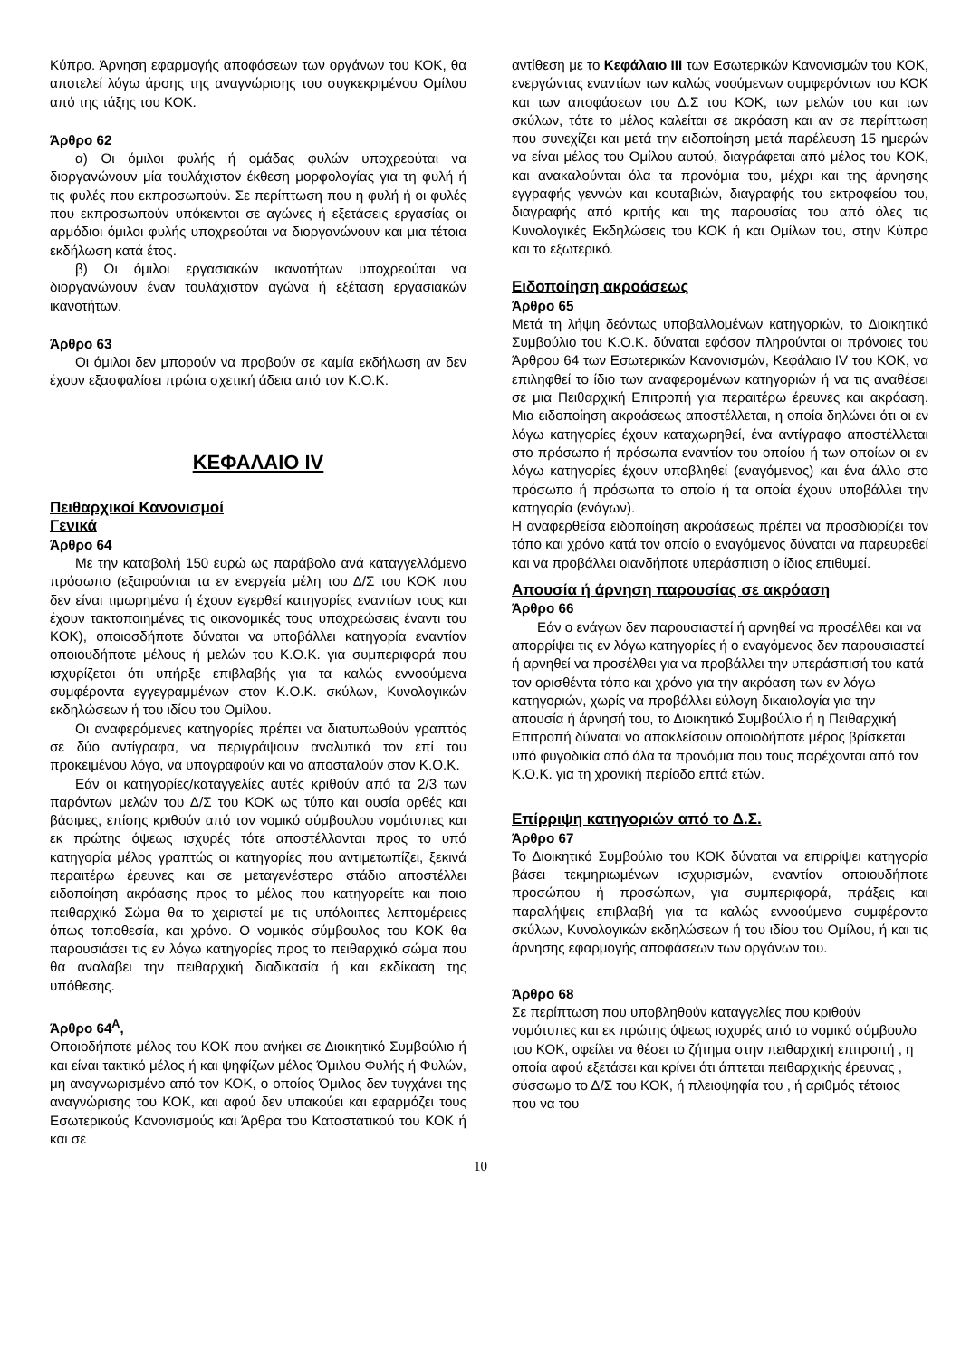Κύπρο. Άρνηση εφαρμογής αποφάσεων των οργάνων του ΚΟΚ, θα αποτελεί λόγω άρσης της αναγνώρισης του συγκεκριμένου Ομίλου από της τάξης του ΚΟΚ.
Άρθρο 62
α) Οι όμιλοι φυλής ή ομάδας φυλών υποχρεούται να διοργανώνουν μία τουλάχιστον έκθεση μορφολογίας για τη φυλή ή τις φυλές που εκπροσωπούν. Σε περίπτωση που η φυλή ή οι φυλές που εκπροσωπούν υπόκεινται σε αγώνες ή εξετάσεις εργασίας οι αρμόδιοι όμιλοι φυλής υποχρεούται να διοργανώνουν και μια τέτοια εκδήλωση κατά έτος.
β) Οι όμιλοι εργασιακών ικανοτήτων υποχρεούται να διοργανώνουν έναν τουλάχιστον αγώνα ή εξέταση εργασιακών ικανοτήτων.
Άρθρο 63
Οι όμιλοι δεν μπορούν να προβούν σε καμία εκδήλωση αν δεν έχουν εξασφαλίσει πρώτα σχετική άδεια από τον Κ.Ο.Κ.
ΚΕΦΑΛΑΙΟ IV
Πειθαρχικοί Κανονισμοί
Γενικά
Άρθρο 64
Με την καταβολή 150 ευρώ ως παράβολο ανά καταγγελλόμενο πρόσωπο (εξαιρούνται τα εν ενεργεία μέλη του Δ/Σ του ΚΟΚ που δεν είναι τιμωρημένα ή έχουν εγερθεί κατηγορίες εναντίων τους και έχουν τακτοποιημένες τις οικονομικές τους υποχρεώσεις έναντι του ΚΟΚ), οποιοσδήποτε δύναται να υποβάλλει κατηγορία εναντίον οποιουδήποτε μέλους ή μελών του Κ.Ο.Κ. για συμπεριφορά που ισχυρίζεται ότι υπήρξε επιβλαβής για τα καλώς εννοούμενα συμφέροντα εγγεγραμμένων στον Κ.Ο.Κ. σκύλων, Κυνολογικών εκδηλώσεων ή του ιδίου του Ομίλου.
Οι αναφερόμενες κατηγορίες πρέπει να διατυπωθούν γραπτός σε δύο αντίγραφα, να περιγράψουν αναλυτικά τον επί του προκειμένου λόγο, να υπογραφούν και να αποσταλούν στον Κ.Ο.Κ.
Εάν οι κατηγορίες/καταγγελίες αυτές κριθούν από τα 2/3 των παρόντων μελών του Δ/Σ του ΚΟΚ ως τύπο και ουσία ορθές και βάσιμες, επίσης κριθούν από τον νομικό σύμβουλου νομότυπες και εκ πρώτης όψεως ισχυρές τότε αποστέλλονται προς το υπό κατηγορία μέλος γραπτώς οι κατηγορίες που αντιμετωπίζει, ξεκινά περαιτέρω έρευνες και σε μεταγενέστερο στάδιο αποστέλλει ειδοποίηση ακρόασης προς το μέλος που κατηγορείτε και ποιο πειθαρχικό Σώμα θα το χειριστεί με τις υπόλοιπες λεπτομέρειες όπως τοποθεσία, και χρόνο. Ο νομικός σύμβουλος του ΚΟΚ θα παρουσιάσει τις εν λόγω κατηγορίες προς το πειθαρχικό σώμα που θα αναλάβει την πειθαρχική διαδικασία ή και εκδίκαση της υπόθεσης.
Άρθρο 64<sup>Α</sup>,
Οποιοδήποτε μέλος του ΚΟΚ που ανήκει σε Διοικητικό Συμβούλιο ή και είναι τακτικό μέλος ή και ψηφίζων μέλος Όμιλου Φυλής ή Φυλών, μη αναγνωρισμένο από τον ΚΟΚ, ο οποίος Όμιλος δεν τυγχάνει της αναγνώρισης του ΚΟΚ, και αφού δεν υπακούει και εφαρμόζει τους Εσωτερικούς Κανονισμούς και Άρθρα του Καταστατικού του ΚΟΚ ή και σε
αντίθεση με το Κεφάλαιο III των Εσωτερικών Κανονισμών του ΚΟΚ, ενεργώντας εναντίων των καλώς νοούμενων συμφερόντων του ΚΟΚ και των αποφάσεων του Δ.Σ του ΚΟΚ, των μελών του και των σκύλων, τότε το μέλος καλείται σε ακρόαση και αν σε περίπτωση που συνεχίζει και μετά την ειδοποίηση μετά παρέλευση 15 ημερών να είναι μέλος του Ομίλου αυτού, διαγράφεται από μέλος του ΚΟΚ, και ανακαλούνται όλα τα προνόμια του, μέχρι και της άρνησης εγγραφής γεννών και κουταβιών, διαγραφής του εκτροφείου του, διαγραφής από κριτής και της παρουσίας του από όλες τις Κυνολογικές Εκδηλώσεις του ΚΟΚ ή και Ομίλων του, στην Κύπρο και το εξωτερικό.
Ειδοποίηση ακροάσεως
Άρθρο 65
Μετά τη λήψη δεόντως υποβαλλομένων κατηγοριών, το Διοικητικό Συμβούλιο του Κ.Ο.Κ. δύναται εφόσον πληρούνται οι πρόνοιες του Άρθρου 64 των Εσωτερικών Κανονισμών, Κεφάλαιο IV του ΚΟΚ, να επιληφθεί το ίδιο των αναφερομένων κατηγοριών ή να τις αναθέσει σε μια Πειθαρχική Επιτροπή για περαιτέρω έρευνες και ακρόαση. Μια ειδοποίηση ακροάσεως αποστέλλεται, η οποία δηλώνει ότι οι εν λόγω κατηγορίες έχουν καταχωρηθεί, ένα αντίγραφο αποστέλλεται στο πρόσωπο ή πρόσωπα εναντίον του οποίου ή των οποίων οι εν λόγω κατηγορίες έχουν υποβληθεί (εναγόμενος) και ένα άλλο στο πρόσωπο ή πρόσωπα το οποίο ή τα οποία έχουν υποβάλλει την κατηγορία (ενάγων).
Η αναφερθείσα ειδοποίηση ακροάσεως πρέπει να προσδιορίζει τον τόπο και χρόνο κατά τον οποίο ο εναγόμενος δύναται να παρευρεθεί και να προβάλλει οιανδήποτε υπεράσπιση ο ίδιος επιθυμεί.
Απουσία ή άρνηση παρουσίας σε ακρόαση
Άρθρο 66
Εάν ο ενάγων δεν παρουσιαστεί ή αρνηθεί να προσέλθει και να απορρίψει τις εν λόγω κατηγορίες ή ο εναγόμενος δεν παρουσιαστεί ή αρνηθεί να προσέλθει για να προβάλλει την υπεράσπισή του κατά τον ορισθέντα τόπο και χρόνο για την ακρόαση των εν λόγω κατηγοριών, χωρίς να προβάλλει εύλογη δικαιολογία για την απουσία ή άρνησή του, το Διοικητικό Συμβούλιο ή η Πειθαρχική Επιτροπή δύναται να αποκλείσουν οποιοδήποτε μέρος βρίσκεται υπό φυγοδικία από όλα τα προνόμια που τους παρέχονται από τον Κ.Ο.Κ. για τη χρονική περίοδο επτά ετών.
Επίρριψη κατηγοριών από το Δ.Σ.
Άρθρο 67
Το Διοικητικό Συμβούλιο του ΚΟΚ δύναται να επιρρίψει κατηγορία βάσει τεκμηριωμένων ισχυρισμών, εναντίον οποιουδήποτε προσώπου ή προσώπων, για συμπεριφορά, πράξεις και παραλήψεις επιβλαβή για τα καλώς εννοούμενα συμφέροντα σκύλων, Κυνολογικών εκδηλώσεων ή του ιδίου του Ομίλου, ή και τις άρνησης εφαρμογής αποφάσεων των οργάνων του.
Άρθρο 68
Σε περίπτωση που υποβληθούν καταγγελίες που κριθούν νομότυπες και εκ πρώτης όψεως ισχυρές από το νομικό σύμβουλο του ΚΟΚ, οφείλει να θέσει το ζήτημα στην πειθαρχική επιτροπή , η οποία αφού εξετάσει και κρίνει ότι άπτεται πειθαρχικής έρευνας , σύσσωμο το Δ/Σ του ΚΟΚ, ή πλειοψηφία του , ή αριθμός τέτοιος που να του
10